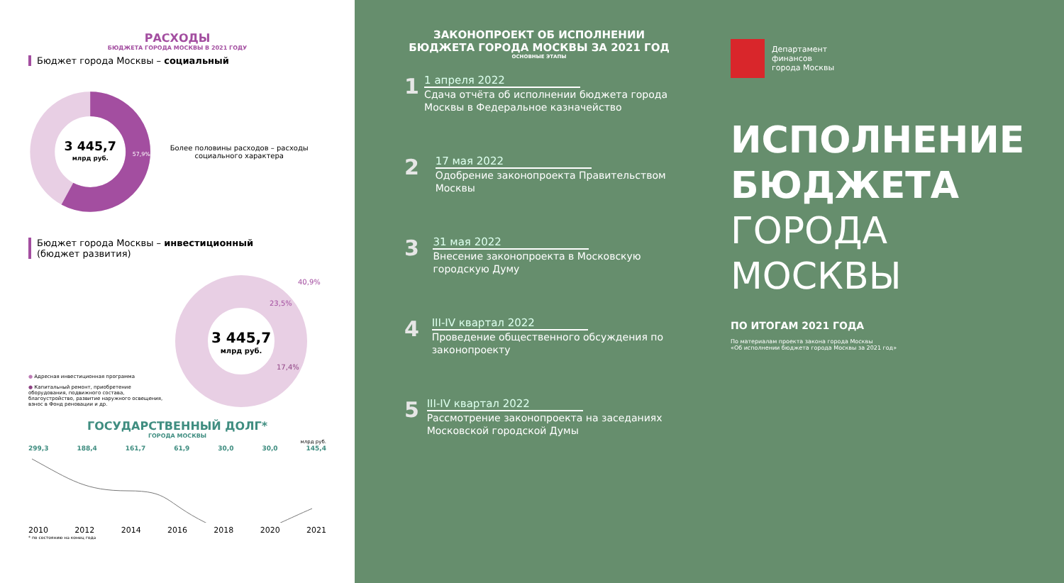РАСХОДЫ
БЮДЖЕТА ГОРОДА МОСКВЫ В 2021 ГОДУ
Бюджет города Москвы – социальный
3 445,7
млрд руб.
57,9%
Более половины расходов – расходы социального характера
Бюджет города Москвы – инвестиционный
(бюджет развития)
● Адресная инвестиционная программа
● Капитальный ремонт, приобретение оборудования, подвижного состава, благоустройство, развитие наружного освещения, взнос в Фонд реновации и др.
3 445,7
млрд руб.
23,5%
17,4%
40,9%
ГОСУДАРСТВЕННЫЙ ДОЛГ*
ГОРОДА МОСКВЫ
млрд руб.
299,3 188,4 161,7 61,9 30,0 30,0 145,4
2010 2012 2014 2016 2018 2020 2021
* по состоянию на конец года
ЗАКОНОПРОЕКТ ОБ ИСПОЛНЕНИИ БЮДЖЕТА ГОРОДА МОСКВЫ ЗА 2021 ГОД
ОСНОВНЫЕ ЭТАПЫ
1
1 апреля 2022
Сдача отчёта об исполнении бюджета города Москвы в Федеральное казначейство
2
17 мая 2022
Одобрение законопроекта Правительством Москвы
3
31 мая 2022
Внесение законопроекта в Московскую городскую Думу
4
III-IV квартал 2022
Проведение общественного обсуждения по законопроекту
5
III-IV квартал 2022
Рассмотрение законопроекта на заседаниях Московской городской Думы
Департамент
финансов
города Москвы
ИСПОЛНЕНИЕ
БЮДЖЕТА
ГОРОДА МОСКВЫ
ПО ИТОГАМ 2021 ГОДА
По материалам проекта закона города Москвы
«Об исполнении бюджета города Москвы за 2021 год»